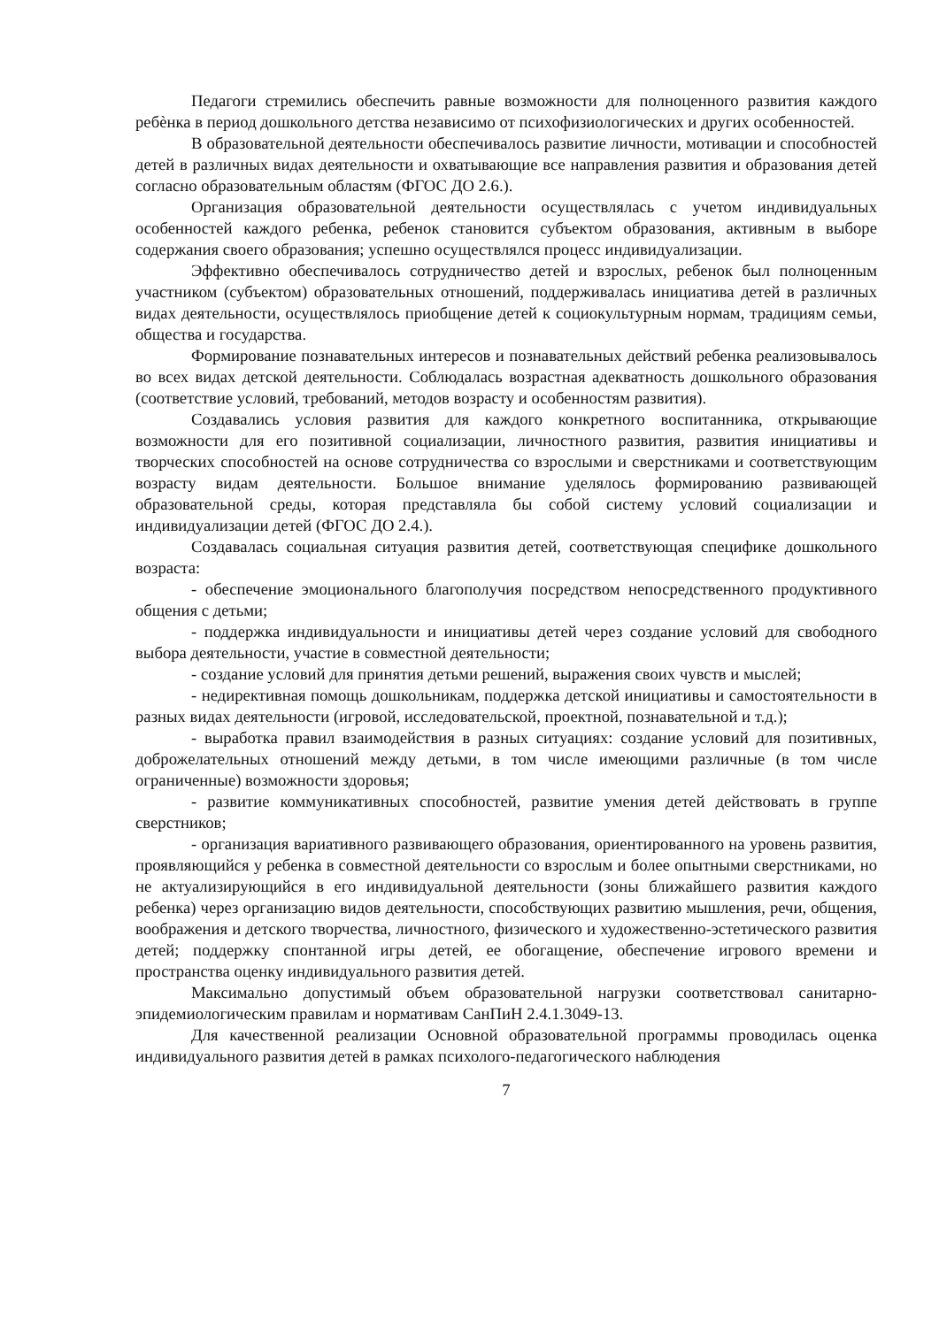Педагоги стремились обеспечить равные возможности для полноценного развития каждого ребѐнка в период дошкольного детства независимо от психофизиологических и других особенностей.
В образовательной деятельности обеспечивалось развитие личности, мотивации и способностей детей в различных видах деятельности и охватывающие все направления развития и образования детей согласно образовательным областям (ФГОС ДО 2.6.).
Организация образовательной деятельности осуществлялась с учетом индивидуальных особенностей каждого ребенка, ребенок становится субъектом образования, активным в выборе содержания своего образования; успешно осуществлялся процесс индивидуализации.
Эффективно обеспечивалось сотрудничество детей и взрослых, ребенок был полноценным участником (субъектом) образовательных отношений, поддерживалась инициатива детей в различных видах деятельности, осуществлялось приобщение детей к социокультурным нормам, традициям семьи, общества и государства.
Формирование познавательных интересов и познавательных действий ребенка реализовывалось во всех видах детской деятельности. Соблюдалась возрастная адекватность дошкольного образования (соответствие условий, требований, методов возрасту и особенностям развития).
Создавались условия развития для каждого конкретного воспитанника, открывающие возможности для его позитивной социализации, личностного развития, развития инициативы и творческих способностей на основе сотрудничества со взрослыми и сверстниками и соответствующим возрасту видам деятельности. Большое внимание уделялось формированию развивающей образовательной среды, которая представляла бы собой систему условий социализации и индивидуализации детей (ФГОС ДО 2.4.).
Создавалась социальная ситуация развития детей, соответствующая специфике дошкольного возраста:
- обеспечение эмоционального благополучия посредством непосредственного продуктивного общения с детьми;
- поддержка индивидуальности и инициативы детей через создание условий для свободного выбора деятельности, участие в совместной деятельности;
- создание условий для принятия детьми решений, выражения своих чувств и мыслей;
- недирективная помощь дошкольникам, поддержка детской инициативы и самостоятельности в разных видах деятельности (игровой, исследовательской, проектной, познавательной и т.д.);
- выработка правил взаимодействия в разных ситуациях: создание условий для позитивных, доброжелательных отношений между детьми, в том числе имеющими различные (в том числе ограниченные) возможности здоровья;
- развитие коммуникативных способностей, развитие умения детей действовать в группе сверстников;
- организация вариативного развивающего образования, ориентированного на уровень развития, проявляющийся у ребенка в совместной деятельности со взрослым и более опытными сверстниками, но не актуализирующийся в его индивидуальной деятельности (зоны ближайшего развития каждого ребенка) через организацию видов деятельности, способствующих развитию мышления, речи, общения, воображения и детского творчества, личностного, физического и художественно-эстетического развития детей; поддержку спонтанной игры детей, ее обогащение, обеспечение игрового времени и пространства оценку индивидуального развития детей.
Максимально допустимый объем образовательной нагрузки соответствовал санитарно-эпидемиологическим правилам и нормативам СанПиН 2.4.1.3049-13.
Для качественной реализации Основной образовательной программы проводилась оценка индивидуального развития детей в рамках психолого-педагогического наблюдения
7